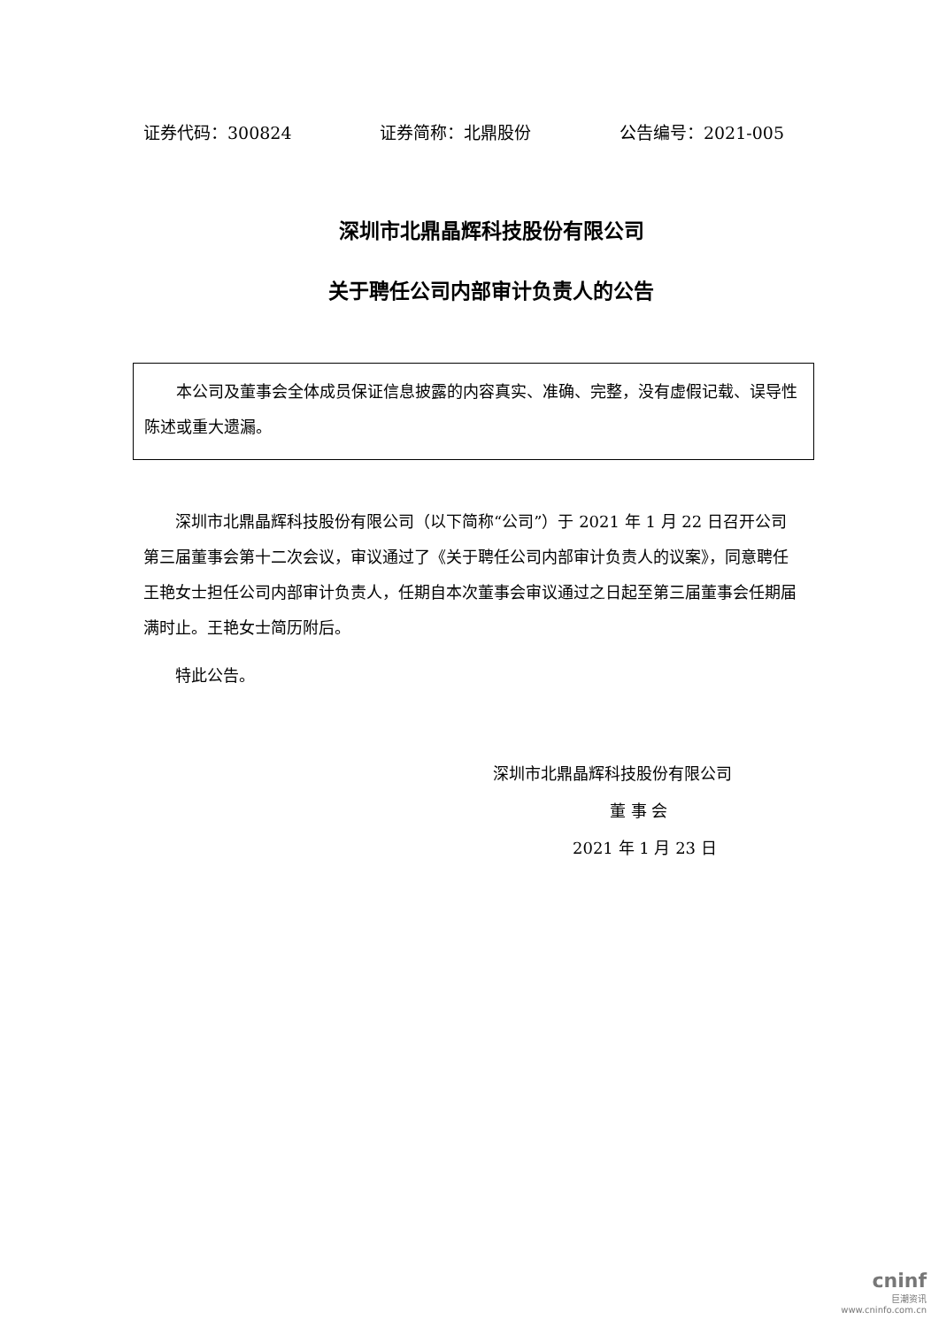证券代码：300824 证券简称：北鼎股份 公告编号：2021-005
深圳市北鼎晶辉科技股份有限公司
关于聘任公司内部审计负责人的公告
本公司及董事会全体成员保证信息披露的内容真实、准确、完整，没有虚假记载、误导性陈述或重大遗漏。
深圳市北鼎晶辉科技股份有限公司（以下简称“公司”）于 2021 年 1 月 22 日召开公司第三届董事会第十二次会议，审议通过了《关于聘任公司内部审计负责人的议案》，同意聘任王艳女士担任公司内部审计负责人，任期自本次董事会审议通过之日起至第三届董事会任期届满时止。王艳女士简历附后。
特此公告。
深圳市北鼎晶辉科技股份有限公司
董 事 会
2021 年 1 月 23 日
cninf
巨潮资讯
www.cninfo.com.cn